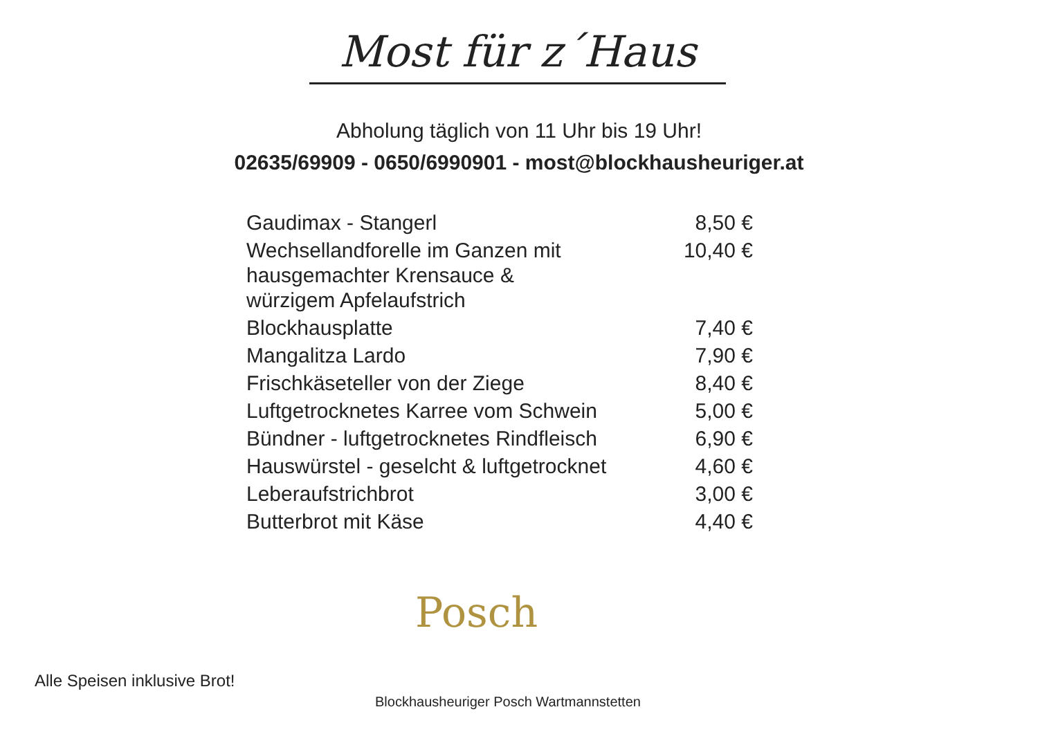Most für z´Haus
Abholung täglich von 11 Uhr bis 19 Uhr!
02635/69909 - 0650/6990901 - most@blockhausheuriger.at
| Gaudimax - Stangerl | 8,50 € |
| Wechsellandforelle im Ganzen mit hausgemachter Krensauce & würzigem Apfelaufstrich | 10,40 € |
| Blockhausplatte | 7,40 € |
| Mangalitza Lardo | 7,90 € |
| Frischkäseteller von der Ziege | 8,40 € |
| Luftgetrocknetes Karree vom Schwein | 5,00 € |
| Bündner - luftgetrocknetes Rindfleisch | 6,90 € |
| Hauswürstel - geselcht & luftgetrocknet | 4,60 € |
| Leberaufstrichbrot | 3,00 € |
| Butterbrot mit Käse | 4,40 € |
Posch
Alle Speisen inklusive Brot!
Blockhausheuriger Posch Wartmannstetten